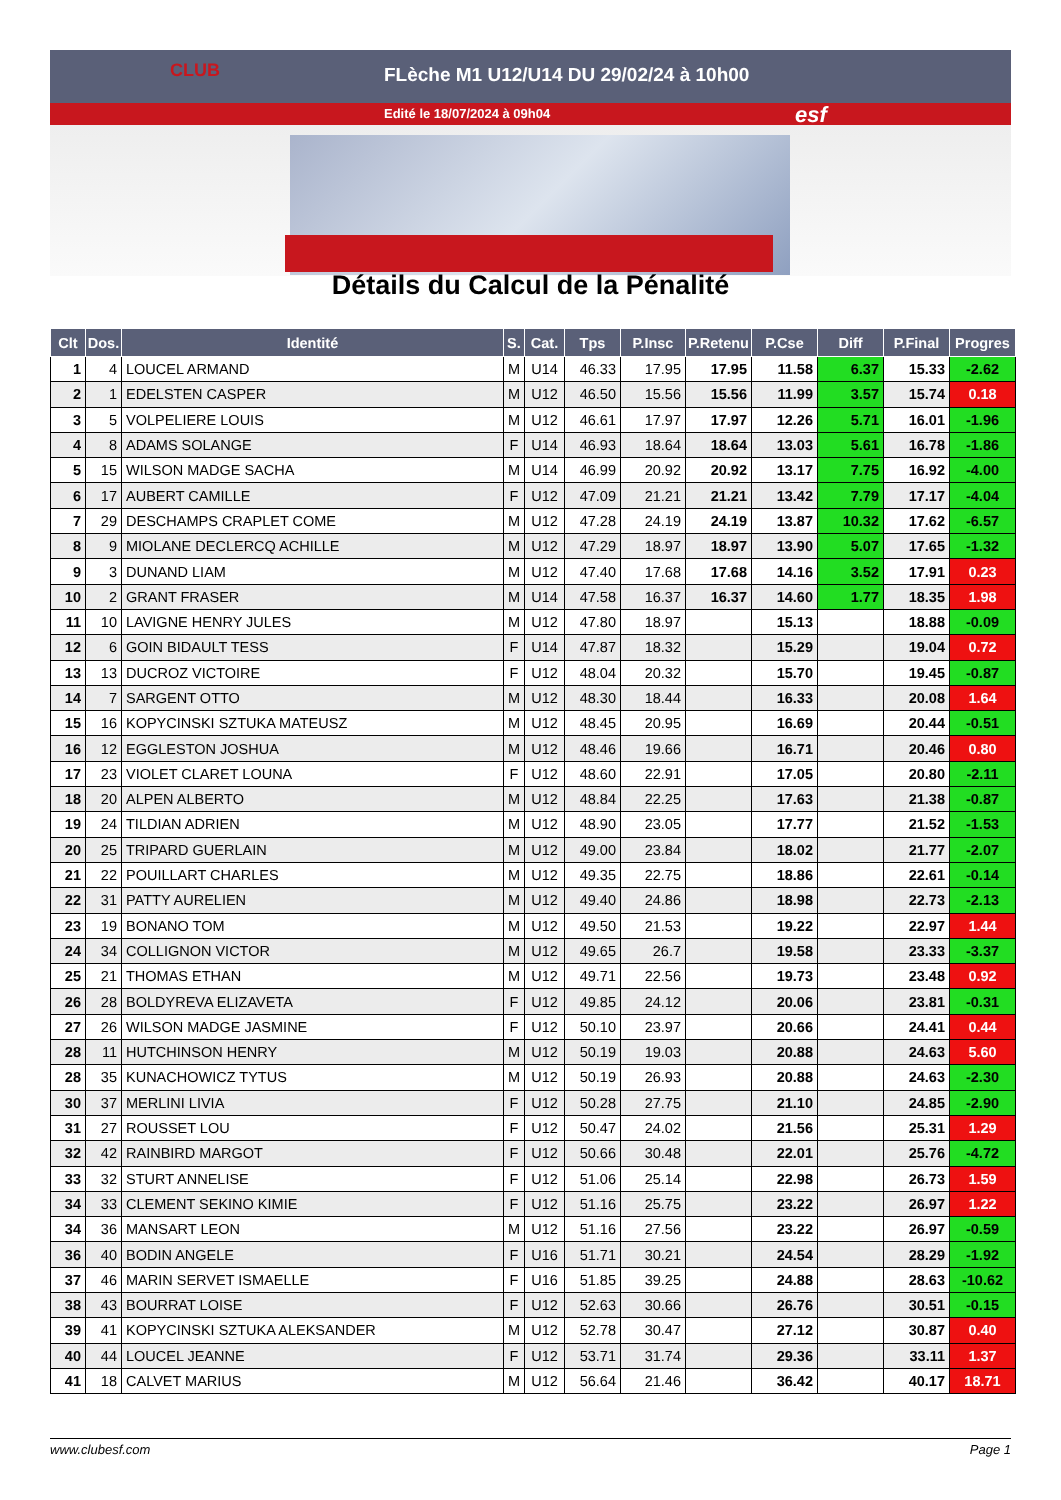FLèche M1 U12/U14 DU 29/02/24 à 10h00
Edité le 18/07/2024 à 09h04
CLUB
esf
Détails du Calcul de la Pénalité
| Clt | Dos. | Identité | S. | Cat. | Tps | P.Insc | P.Retenu | P.Cse | Diff | P.Final | Progres |
| --- | --- | --- | --- | --- | --- | --- | --- | --- | --- | --- | --- |
| 1 | 4 | LOUCEL ARMAND | M | U14 | 46.33 | 17.95 | 17.95 | 11.58 | 6.37 | 15.33 | -2.62 |
| 2 | 1 | EDELSTEN CASPER | M | U12 | 46.50 | 15.56 | 15.56 | 11.99 | 3.57 | 15.74 | 0.18 |
| 3 | 5 | VOLPELIERE LOUIS | M | U12 | 46.61 | 17.97 | 17.97 | 12.26 | 5.71 | 16.01 | -1.96 |
| 4 | 8 | ADAMS SOLANGE | F | U14 | 46.93 | 18.64 | 18.64 | 13.03 | 5.61 | 16.78 | -1.86 |
| 5 | 15 | WILSON MADGE SACHA | M | U14 | 46.99 | 20.92 | 20.92 | 13.17 | 7.75 | 16.92 | -4.00 |
| 6 | 17 | AUBERT CAMILLE | F | U12 | 47.09 | 21.21 | 21.21 | 13.42 | 7.79 | 17.17 | -4.04 |
| 7 | 29 | DESCHAMPS CRAPLET COME | M | U12 | 47.28 | 24.19 | 24.19 | 13.87 | 10.32 | 17.62 | -6.57 |
| 8 | 9 | MIOLANE DECLERCQ ACHILLE | M | U12 | 47.29 | 18.97 | 18.97 | 13.90 | 5.07 | 17.65 | -1.32 |
| 9 | 3 | DUNAND LIAM | M | U12 | 47.40 | 17.68 | 17.68 | 14.16 | 3.52 | 17.91 | 0.23 |
| 10 | 2 | GRANT FRASER | M | U14 | 47.58 | 16.37 | 16.37 | 14.60 | 1.77 | 18.35 | 1.98 |
| 11 | 10 | LAVIGNE HENRY JULES | M | U12 | 47.80 | 18.97 | | 15.13 | | 18.88 | -0.09 |
| 12 | 6 | GOIN BIDAULT TESS | F | U14 | 47.87 | 18.32 | | 15.29 | | 19.04 | 0.72 |
| 13 | 13 | DUCROZ VICTOIRE | F | U12 | 48.04 | 20.32 | | 15.70 | | 19.45 | -0.87 |
| 14 | 7 | SARGENT OTTO | M | U12 | 48.30 | 18.44 | | 16.33 | | 20.08 | 1.64 |
| 15 | 16 | KOPYCINSKI SZTUKA MATEUSZ | M | U12 | 48.45 | 20.95 | | 16.69 | | 20.44 | -0.51 |
| 16 | 12 | EGGLESTON JOSHUA | M | U12 | 48.46 | 19.66 | | 16.71 | | 20.46 | 0.80 |
| 17 | 23 | VIOLET CLARET LOUNA | F | U12 | 48.60 | 22.91 | | 17.05 | | 20.80 | -2.11 |
| 18 | 20 | ALPEN ALBERTO | M | U12 | 48.84 | 22.25 | | 17.63 | | 21.38 | -0.87 |
| 19 | 24 | TILDIAN ADRIEN | M | U12 | 48.90 | 23.05 | | 17.77 | | 21.52 | -1.53 |
| 20 | 25 | TRIPARD GUERLAIN | M | U12 | 49.00 | 23.84 | | 18.02 | | 21.77 | -2.07 |
| 21 | 22 | POUILLART CHARLES | M | U12 | 49.35 | 22.75 | | 18.86 | | 22.61 | -0.14 |
| 22 | 31 | PATTY AURELIEN | M | U12 | 49.40 | 24.86 | | 18.98 | | 22.73 | -2.13 |
| 23 | 19 | BONANO TOM | M | U12 | 49.50 | 21.53 | | 19.22 | | 22.97 | 1.44 |
| 24 | 34 | COLLIGNON VICTOR | M | U12 | 49.65 | 26.7 | | 19.58 | | 23.33 | -3.37 |
| 25 | 21 | THOMAS ETHAN | M | U12 | 49.71 | 22.56 | | 19.73 | | 23.48 | 0.92 |
| 26 | 28 | BOLDYREVA ELIZAVETA | F | U12 | 49.85 | 24.12 | | 20.06 | | 23.81 | -0.31 |
| 27 | 26 | WILSON MADGE JASMINE | F | U12 | 50.10 | 23.97 | | 20.66 | | 24.41 | 0.44 |
| 28 | 11 | HUTCHINSON HENRY | M | U12 | 50.19 | 19.03 | | 20.88 | | 24.63 | 5.60 |
| 28 | 35 | KUNACHOWICZ TYTUS | M | U12 | 50.19 | 26.93 | | 20.88 | | 24.63 | -2.30 |
| 30 | 37 | MERLINI LIVIA | F | U12 | 50.28 | 27.75 | | 21.10 | | 24.85 | -2.90 |
| 31 | 27 | ROUSSET LOU | F | U12 | 50.47 | 24.02 | | 21.56 | | 25.31 | 1.29 |
| 32 | 42 | RAINBIRD MARGOT | F | U12 | 50.66 | 30.48 | | 22.01 | | 25.76 | -4.72 |
| 33 | 32 | STURT ANNELISE | F | U12 | 51.06 | 25.14 | | 22.98 | | 26.73 | 1.59 |
| 34 | 33 | CLEMENT SEKINO KIMIE | F | U12 | 51.16 | 25.75 | | 23.22 | | 26.97 | 1.22 |
| 34 | 36 | MANSART LEON | M | U12 | 51.16 | 27.56 | | 23.22 | | 26.97 | -0.59 |
| 36 | 40 | BODIN ANGELE | F | U16 | 51.71 | 30.21 | | 24.54 | | 28.29 | -1.92 |
| 37 | 46 | MARIN SERVET ISMAELLE | F | U16 | 51.85 | 39.25 | | 24.88 | | 28.63 | -10.62 |
| 38 | 43 | BOURRAT LOISE | F | U12 | 52.63 | 30.66 | | 26.76 | | 30.51 | -0.15 |
| 39 | 41 | KOPYCINSKI SZTUKA ALEKSANDER | M | U12 | 52.78 | 30.47 | | 27.12 | | 30.87 | 0.40 |
| 40 | 44 | LOUCEL JEANNE | F | U12 | 53.71 | 31.74 | | 29.36 | | 33.11 | 1.37 |
| 41 | 18 | CALVET MARIUS | M | U12 | 56.64 | 21.46 | | 36.42 | | 40.17 | 18.71 |
www.clubesf.com Page 1